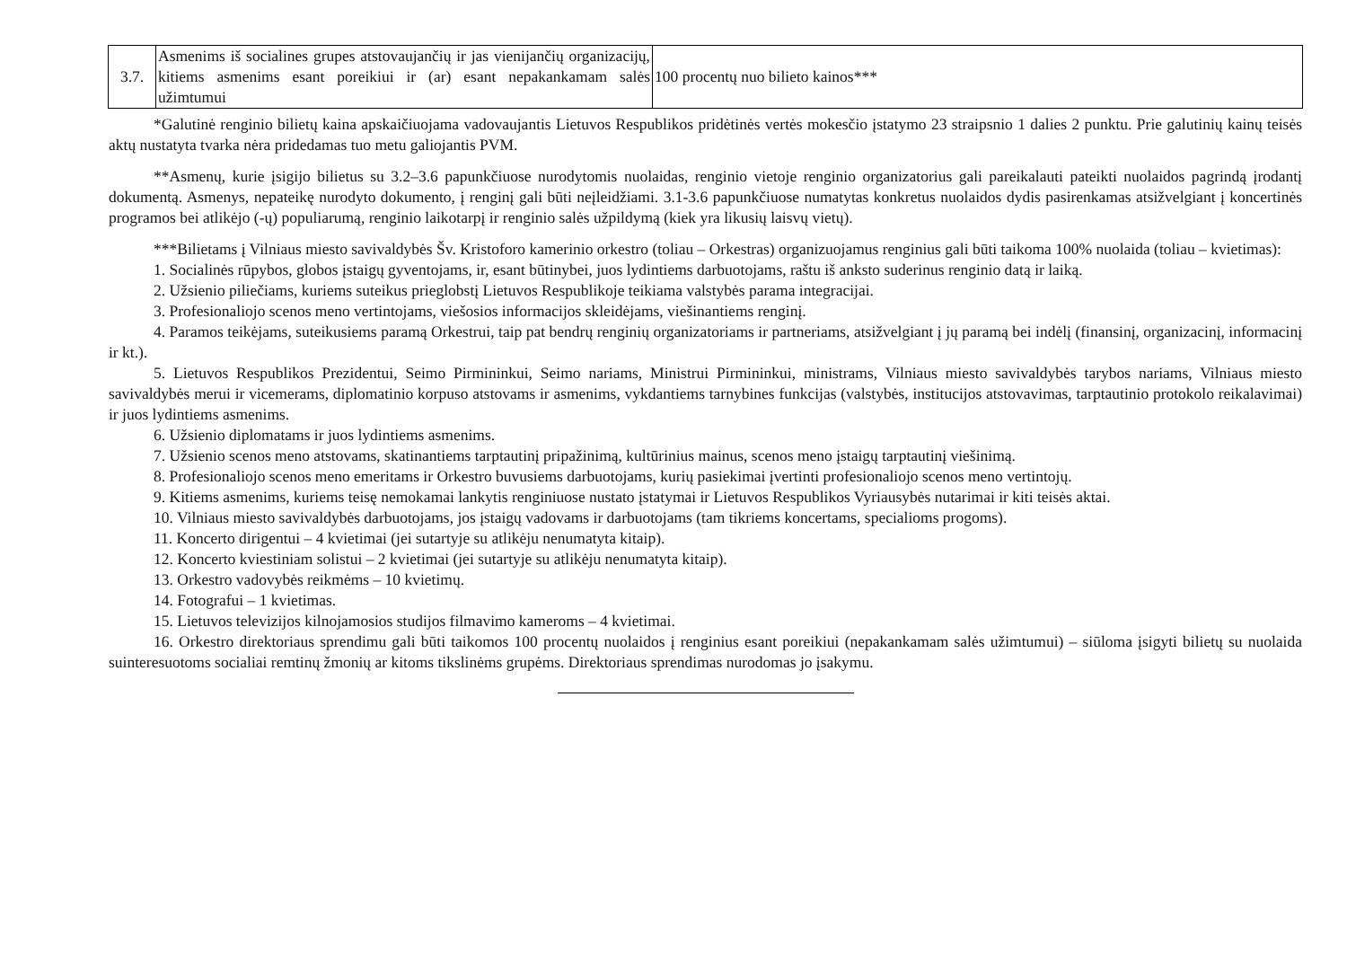| 3.7. | Asmenims iš socialines grupes atstovaujančių ir jas vienijančių organizacijų, kitiems asmenims esant poreikiui ir (ar) esant nepakankamam salės užimtumui | 100 procentų nuo bilieto kainos*** |
*Galutinė renginio bilietų kaina apskaičiuojama vadovaujantis Lietuvos Respublikos pridėtinės vertės mokesčio įstatymo 23 straipsnio 1 dalies 2 punktu. Prie galutinių kainų teisės aktų nustatyta tvarka nėra pridedamas tuo metu galiojantis PVM.
**Asmenų, kurie įsigijo bilietus su 3.2–3.6 papunkčiuose nurodytomis nuolaidas, renginio vietoje renginio organizatorius gali pareikalauti pateikti nuolaidos pagrindą įrodantį dokumentą. Asmenys, nepateikę nurodyto dokumento, į renginį gali būti neįleidžiami. 3.1-3.6 papunkčiuose numatytas konkretus nuolaidos dydis pasirenkamas atsižvelgiant į koncertinės programos bei atlikėjo (-ų) populiarumą, renginio laikotarpį ir renginio salės užpildymą (kiek yra likusių laisvų vietų).
***Bilietams į Vilniaus miesto savivaldybės Šv. Kristoforo kamerinio orkestro (toliau – Orkestras) organizuojamus renginius gali būti taikoma 100% nuolaida (toliau – kvietimas):
1. Socialinės rūpybos, globos įstaigų gyventojams, ir, esant būtinybei, juos lydintiems darbuotojams, raštu iš anksto suderinus renginio datą ir laiką.
2. Užsienio piliečiams, kuriems suteikus prieglobstį Lietuvos Respublikoje teikiama valstybės parama integracijai.
3. Profesionaliojo scenos meno vertintojams, viešosios informacijos skleidėjams, viešinantiems renginį.
4. Paramos teikėjams, suteikusiems paramą Orkestrui, taip pat bendrų renginių organizatoriams ir partneriams, atsižvelgiant į jų paramą bei indėlį (finansinį, organizacinį, informacinį ir kt.).
5. Lietuvos Respublikos Prezidentui, Seimo Pirmininkui, Seimo nariams, Ministrui Pirmininkui, ministrams, Vilniaus miesto savivaldybės tarybos nariams, Vilniaus miesto savivaldybės merui ir vicemerams, diplomatinio korpuso atstovams ir asmenims, vykdantiems tarnybines funkcijas (valstybės, institucijos atstovavimas, tarptautinio protokolo reikalavimai) ir juos lydintiems asmenims.
6. Užsienio diplomatams ir juos lydintiems asmenims.
7. Užsienio scenos meno atstovams, skatinantiems tarptautinį pripažinimą, kultūrinius mainus, scenos meno įstaigų tarptautinį viešinimą.
8. Profesionaliojo scenos meno emeritams ir Orkestro buvusiems darbuotojams, kurių pasiekimai įvertinti profesionaliojo scenos meno vertintojų.
9. Kitiems asmenims, kuriems teisę nemokamai lankytis renginiuose nustato įstatymai ir Lietuvos Respublikos Vyriausybės nutarimai ir kiti teisės aktai.
10. Vilniaus miesto savivaldybės darbuotojams, jos įstaigų vadovams ir darbuotojams (tam tikriems koncertams, specialioms progoms).
11. Koncerto dirigentui – 4 kvietimai (jei sutartyje su atlikėju nenumatyta kitaip).
12. Koncerto kviestiniam solistui – 2 kvietimai (jei sutartyje su atlikėju nenumatyta kitaip).
13. Orkestro vadovybės reikmėms – 10 kvietimų.
14. Fotografui – 1 kvietimas.
15. Lietuvos televizijos kilnojamosios studijos filmavimo kameroms – 4 kvietimai.
16. Orkestro direktoriaus sprendimu gali būti taikomos 100 procentų nuolaidos į renginius esant poreikiui (nepakankamam salės užimtumui) – siūloma įsigyti bilietų su nuolaida suinteresuotoms socialiai remtinų žmonių ar kitoms tikslinėms grupėms. Direktoriaus sprendimas nurodomas jo įsakymu.